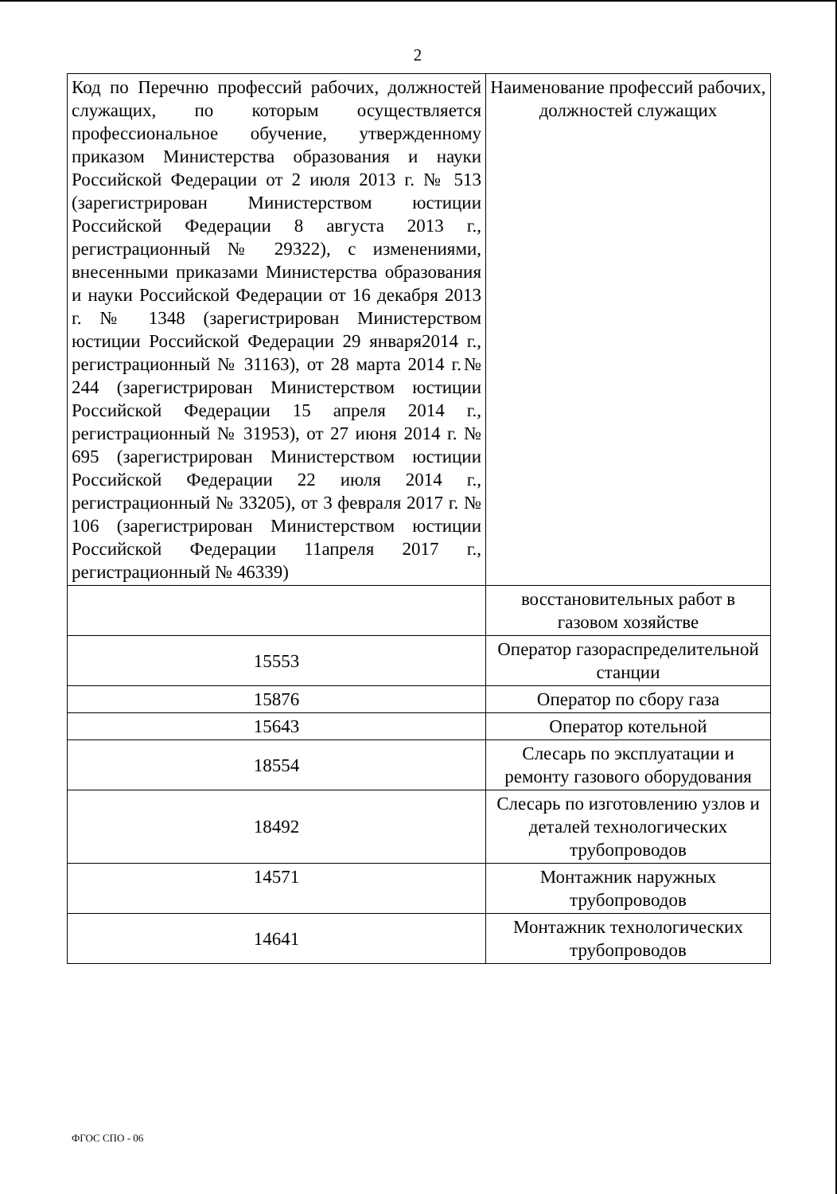2
| Код по Перечню профессий рабочих, должностей служащих, по которым осуществляется профессиональное обучение, утвержденному приказом Министерства образования и науки Российской Федерации от 2 июля 2013 г. № 513 (зарегистрирован Министерством юстиции Российской Федерации 8 августа 2013 г., регистрационный № 29322), с изменениями, внесенными приказами Министерства образования и науки Российской Федерации от 16 декабря 2013 г. № 1348 (зарегистрирован Министерством юстиции Российской Федерации 29 января2014 г., регистрационный № 31163), от 28 марта 2014 г.№ 244 (зарегистрирован Министерством юстиции Российской Федерации 15 апреля 2014 г., регистрационный № 31953), от 27 июня 2014 г. № 695 (зарегистрирован Министерством юстиции Российской Федерации 22 июля 2014 г., регистрационный № 33205), от 3 февраля 2017 г. № 106 (зарегистрирован Министерством юстиции Российской Федерации 11апреля 2017 г., регистрационный № 46339) | Наименование профессий рабочих, должностей служащих |
| | восстановительных работ в газовом хозяйстве |
| 15553 | Оператор газораспределительной станции |
| 15876 | Оператор по сбору газа |
| 15643 | Оператор котельной |
| 18554 | Слесарь по эксплуатации и ремонту газового оборудования |
| 18492 | Слесарь по изготовлению узлов и деталей технологических трубопроводов |
| 14571 | Монтажник наружных трубопроводов |
| 14641 | Монтажник технологических трубопроводов |
ФГОС СПО - 06